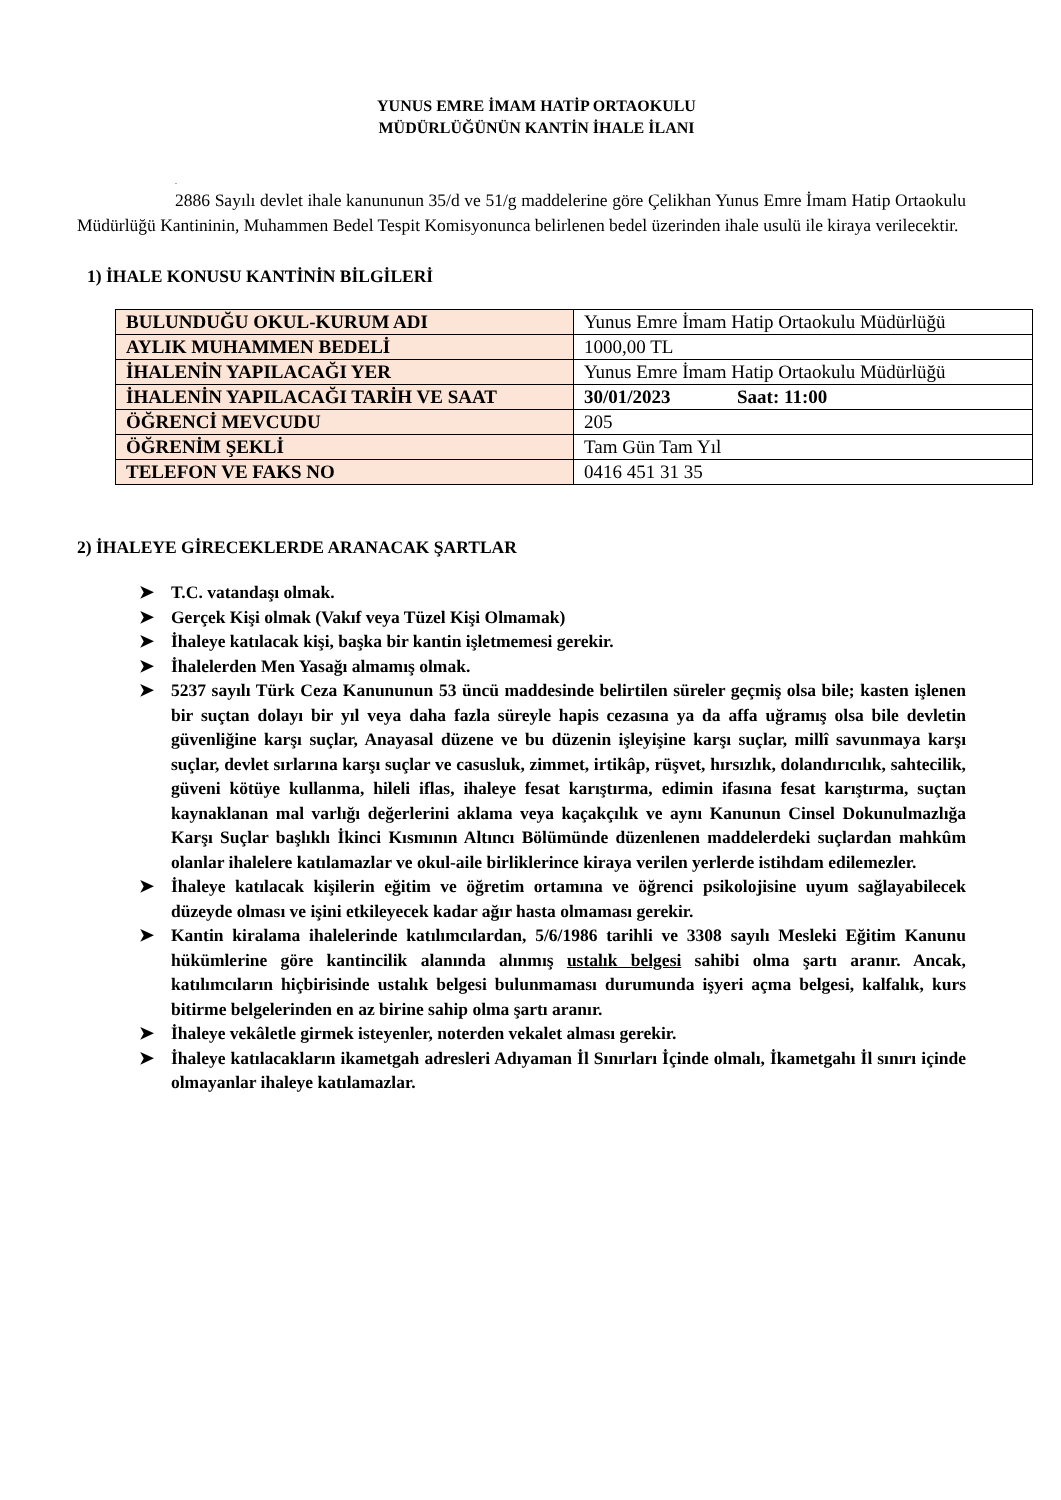YUNUS EMRE İMAM HATİP ORTAOKULU
MÜDÜRLÜĞÜNÜN KANTİN İHALE İLANI
.
2886 Sayılı devlet ihale kanununun 35/d ve 51/g maddelerine göre Çelikhan Yunus Emre İmam Hatip Ortaokulu Müdürlüğü Kantininin, Muhammen Bedel Tespit Komisyonunca belirlenen bedel üzerinden ihale usulü ile kiraya verilecektir.
1) İHALE KONUSU KANTİNİN BİLGİLERİ
| BULUNDUĞU OKUL-KURUM ADI | Yunus Emre İmam Hatip Ortaokulu Müdürlüğü |
| AYLIK MUHAMMEN BEDELİ | 1000,00 TL |
| İHALENİN YAPILACAĞI YER | Yunus Emre İmam Hatip Ortaokulu Müdürlüğü |
| İHALENİN YAPILACAĞI TARİH VE SAAT | 30/01/2023 Saat: 11:00 |
| ÖĞRENCİ MEVCUDU | 205 |
| ÖĞRENİM ŞEKLİ | Tam Gün Tam Yıl |
| TELEFON VE FAKS NO | 0416 451 31 35 |
2) İHALEYE GİRECEKLERDE ARANACAK ŞARTLAR
➤ T.C. vatandaşı olmak.
➤ Gerçek Kişi olmak (Vakıf veya Tüzel Kişi Olmamak)
➤ İhaleye katılacak kişi, başka bir kantin işletmemesi gerekir.
➤ İhalelerden Men Yasağı almamış olmak.
➤ 5237 sayılı Türk Ceza Kanununun 53 üncü maddesinde belirtilen süreler geçmiş olsa bile; kasten işlenen bir suçtan dolayı bir yıl veya daha fazla süreyle hapis cezasına ya da affa uğramış olsa bile devletin güvenliğine karşı suçlar, Anayasal düzene ve bu düzenin işleyişine karşı suçlar, millî savunmaya karşı suçlar, devlet sırlarına karşı suçlar ve casusluk, zimmet, irtikâp, rüşvet, hırsızlık, dolandırıcılık, sahtecilik, güveni kötüye kullanma, hileli iflas, ihaleye fesat karıştırma, edimin ifasına fesat karıştırma, suçtan kaynaklanan mal varlığı değerlerini aklama veya kaçakçılık ve aynı Kanunun Cinsel Dokunulmazlığa Karşı Suçlar başlıklı İkinci Kısmının Altıncı Bölümünde düzenlenen maddelerdeki suçlardan mahkûm olanlar ihalelere katılamazlar ve okul-aile birliklerince kiraya verilen yerlerde istihdam edilemezler.
➤ İhaleye katılacak kişilerin eğitim ve öğretim ortamına ve öğrenci psikolojisine uyum sağlayabilecek düzeyde olması ve işini etkileyecek kadar ağır hasta olmaması gerekir.
➤ Kantin kiralama ihalelerinde katılımcılardan, 5/6/1986 tarihli ve 3308 sayılı Mesleki Eğitim Kanunu hükümlerine göre kantincilik alanında alınmış ustalık belgesi sahibi olma şartı aranır. Ancak, katılımcıların hiçbirisinde ustalık belgesi bulunmaması durumunda işyeri açma belgesi, kalfalık, kurs bitirme belgelerinden en az birine sahip olma şartı aranır.
➤ İhaleye vekâletle girmek isteyenler, noterden vekalet alması gerekir.
➤ İhaleye katılacakların ikametgah adresleri Adıyaman İl Sınırları İçinde olmalı, İkametgahı İl sınırı içinde olmayanlar ihaleye katılamazlar.